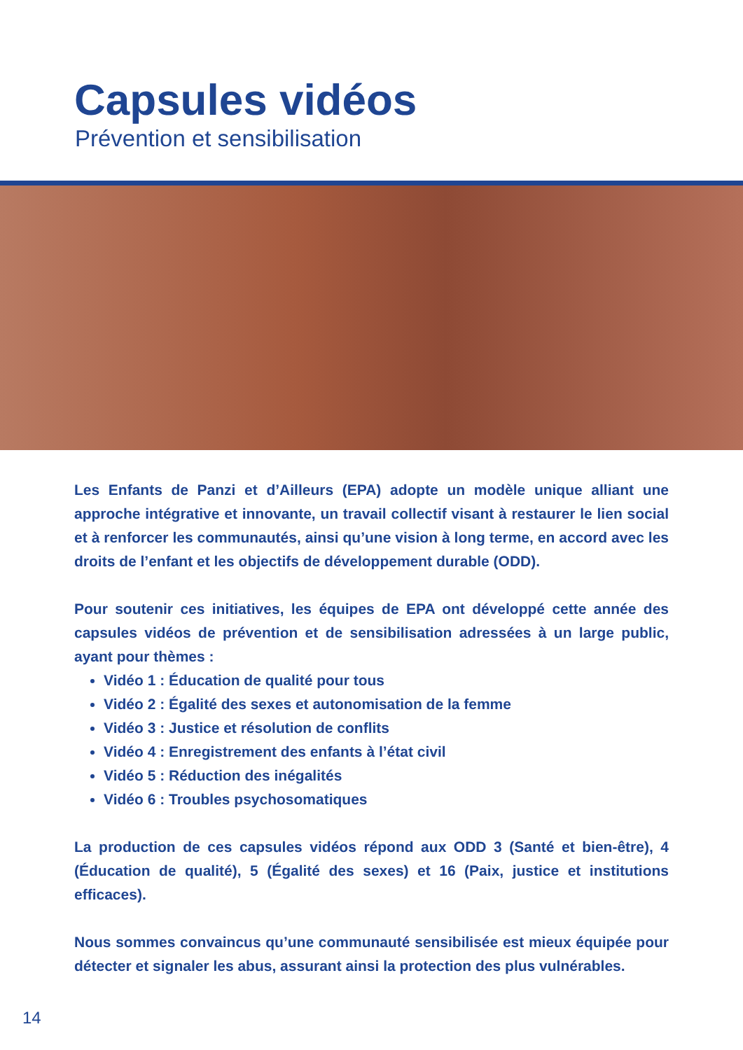Capsules vidéos
Prévention et sensibilisation
Les Enfants de Panzi et d’Ailleurs (EPA) adopte un modèle unique alliant une approche intégrative et innovante, un travail collectif visant à restaurer le lien social et à renforcer les communautés, ainsi qu’une vision à long terme, en accord avec les droits de l’enfant et les objectifs de développement durable (ODD).
Pour soutenir ces initiatives, les équipes de EPA ont développé cette année des capsules vidéos de prévention et de sensibilisation adressées à un large public, ayant pour thèmes :
Vidéo 1 : Éducation de qualité pour tous
Vidéo 2 : Égalité des sexes et autonomisation de la femme
Vidéo 3 : Justice et résolution de conflits
Vidéo 4 : Enregistrement des enfants à l’état civil
Vidéo 5 : Réduction des inégalités
Vidéo 6 : Troubles psychosomatiques
La production de ces capsules vidéos répond aux ODD 3 (Santé et bien-être), 4 (Éducation de qualité), 5 (Égalité des sexes) et 16 (Paix, justice et institutions efficaces).
Nous sommes convaincus qu’une communauté sensibilisée est mieux équipée pour détecter et signaler les abus, assurant ainsi la protection des plus vulnérables.
14